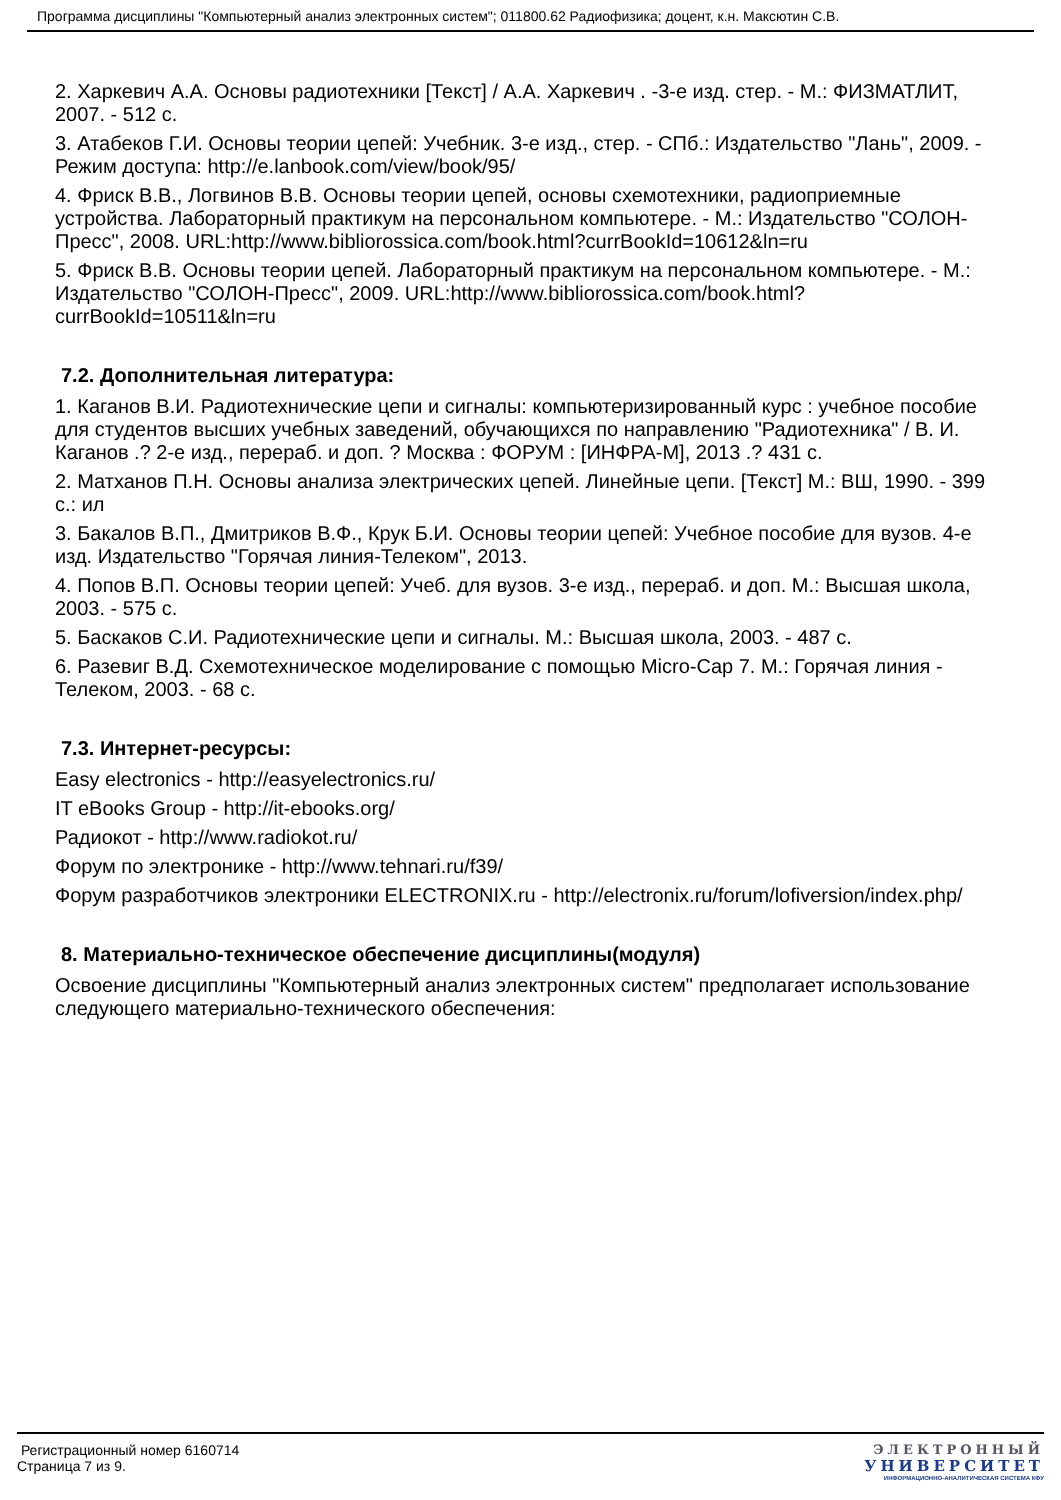Программа дисциплины "Компьютерный анализ электронных систем"; 011800.62 Радиофизика; доцент, к.н. Максютин С.В.
2. Харкевич А.А. Основы радиотехники [Текст] / А.А. Харкевич . -3-е изд. стер. - М.: ФИЗМАТЛИТ, 2007. - 512 с.
3. Атабеков Г.И. Основы теории цепей: Учебник. 3-е изд., стер. - СПб.: Издательство "Лань", 2009. - Режим доступа: http://e.lanbook.com/view/book/95/
4. Фриск В.В., Логвинов В.В. Основы теории цепей, основы схемотехники, радиоприемные устройства. Лабораторный практикум на персональном компьютере. - М.: Издательство "СОЛОН-Пресс", 2008. URL:http://www.bibliorossica.com/book.html?currBookId=10612&ln=ru
5. Фриск В.В. Основы теории цепей. Лабораторный практикум на персональном компьютере. - М.: Издательство "СОЛОН-Пресс", 2009. URL:http://www.bibliorossica.com/book.html?currBookId=10511&ln=ru
7.2. Дополнительная литература:
1. Каганов В.И. Радиотехнические цепи и сигналы: компьютеризированный курс : учебное пособие для студентов высших учебных заведений, обучающихся по направлению "Радиотехника" / В. И. Каганов .? 2-е изд., перераб. и доп. ? Москва : ФОРУМ : [ИНФРА-М], 2013 .? 431 с.
2. Матханов П.Н. Основы анализа электрических цепей. Линейные цепи. [Текст] М.: ВШ, 1990. - 399 с.: ил
3. Бакалов В.П., Дмитриков В.Ф., Крук Б.И. Основы теории цепей: Учебное пособие для вузов. 4-е изд. Издательство "Горячая линия-Телеком", 2013.
4. Попов В.П. Основы теории цепей: Учеб. для вузов. 3-е изд., перераб. и доп. М.: Высшая школа, 2003. - 575 с.
5. Баскаков С.И. Радиотехнические цепи и сигналы. М.: Высшая школа, 2003. - 487 с.
6. Разевиг В.Д. Схемотехническое моделирование с помощью Micro-Cap 7. М.: Горячая линия - Телеком, 2003. - 68 с.
7.3. Интернет-ресурсы:
Easy electronics - http://easyelectronics.ru/
IT eBooks Group - http://it-ebooks.org/
Радиокот - http://www.radiokot.ru/
Форум по электронике - http://www.tehnari.ru/f39/
Форум разработчиков электроники ELECTRONIX.ru - http://electronix.ru/forum/lofiversion/index.php/
8. Материально-техническое обеспечение дисциплины(модуля)
Освоение дисциплины "Компьютерный анализ электронных систем" предполагает использование следующего материально-технического обеспечения:
Регистрационный номер 6160714
Страница 7 из 9.
ЭЛЕКТРОННЫЙ
УНИВЕРСИТЕТ
ИНФОРМАЦИОННО-АНАЛИТИЧЕСКАЯ СИСТЕМА КФУ